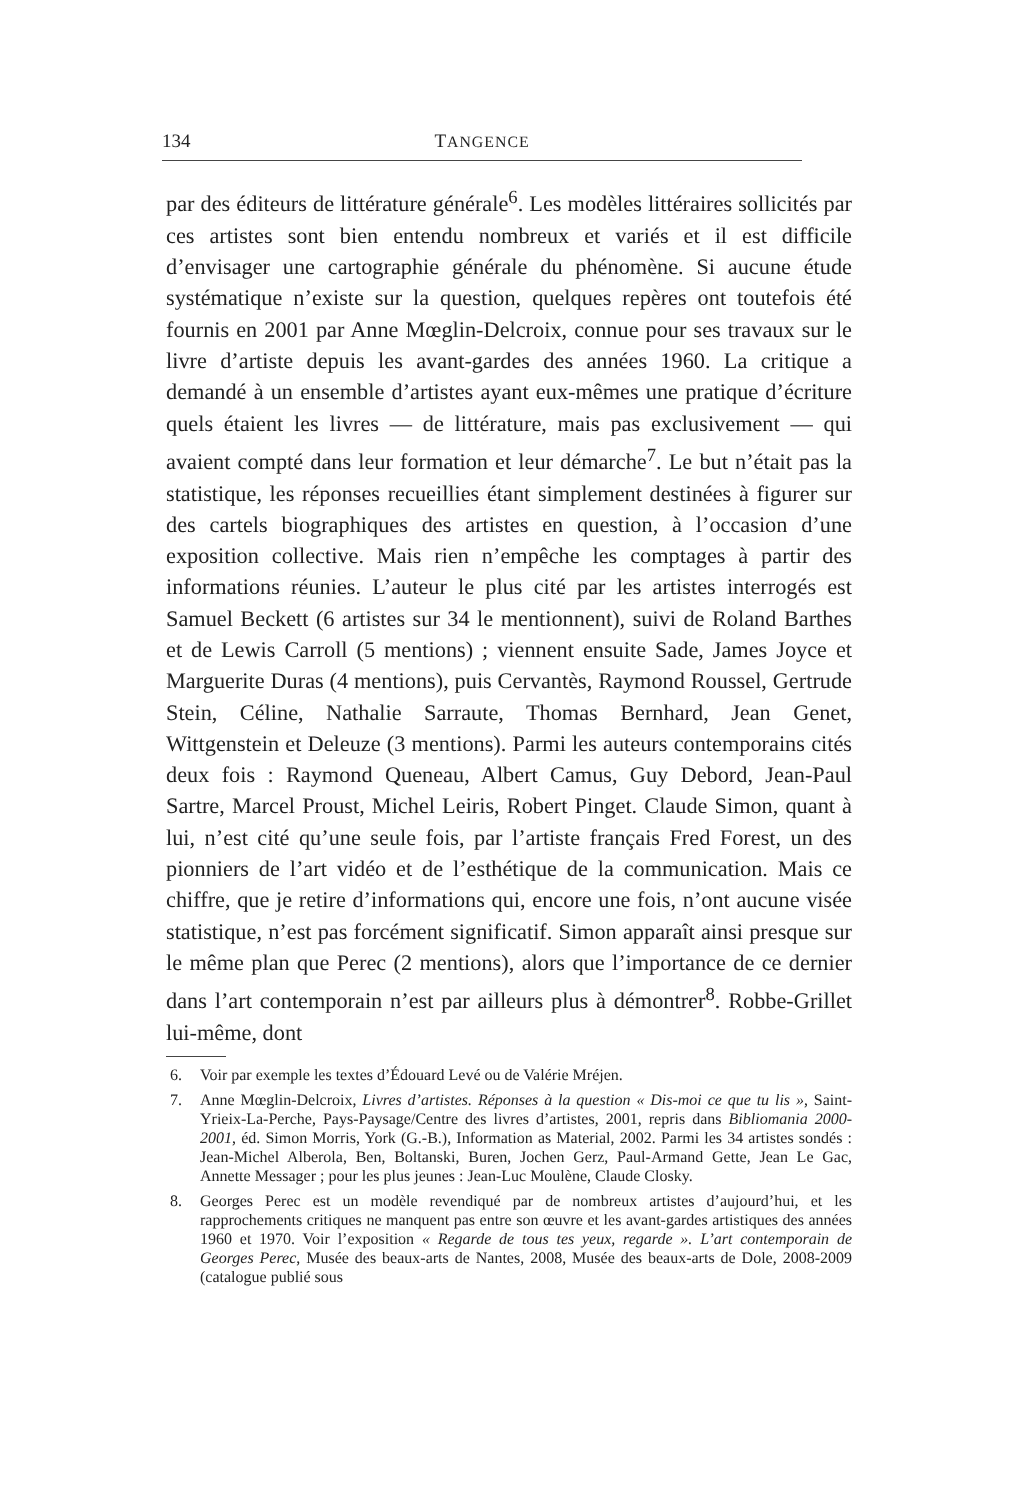134 TANGENCE
par des éditeurs de littérature générale<sup>6</sup>. Les modèles littéraires sollicités par ces artistes sont bien entendu nombreux et variés et il est difficile d’envisager une cartographie générale du phénomène. Si aucune étude systématique n’existe sur la question, quelques repères ont toutefois été fournis en 2001 par Anne Mœglin-Delcroix, connue pour ses travaux sur le livre d’artiste depuis les avant-gardes des années 1960. La critique a demandé à un ensemble d’artistes ayant eux-mêmes une pratique d’écriture quels étaient les livres — de littérature, mais pas exclusivement — qui avaient compté dans leur formation et leur démarche<sup>7</sup>. Le but n’était pas la statistique, les réponses recueillies étant simplement destinées à figurer sur des cartels biographiques des artistes en question, à l’occasion d’une exposition collective. Mais rien n’empêche les comptages à partir des informations réunies. L’auteur le plus cité par les artistes interrogés est Samuel Beckett (6 artistes sur 34 le mentionnent), suivi de Roland Barthes et de Lewis Carroll (5 mentions) ; viennent ensuite Sade, James Joyce et Marguerite Duras (4 mentions), puis Cervantès, Raymond Roussel, Gertrude Stein, Céline, Nathalie Sarraute, Thomas Bernhard, Jean Genet, Wittgenstein et Deleuze (3 mentions). Parmi les auteurs contemporains cités deux fois : Raymond Queneau, Albert Camus, Guy Debord, Jean-Paul Sartre, Marcel Proust, Michel Leiris, Robert Pinget. Claude Simon, quant à lui, n’est cité qu’une seule fois, par l’artiste français Fred Forest, un des pionniers de l’art vidéo et de l’esthétique de la communication. Mais ce chiffre, que je retire d’informations qui, encore une fois, n’ont aucune visée statistique, n’est pas forcément significatif. Simon apparaît ainsi presque sur le même plan que Perec (2 mentions), alors que l’importance de ce dernier dans l’art contemporain n’est par ailleurs plus à démontrer<sup>8</sup>. Robbe-Grillet lui-même, dont
6. Voir par exemple les textes d’Édouard Levé ou de Valérie Mréjen.
7. Anne Mœglin-Delcroix, Livres d’artistes. Réponses à la question « Dis-moi ce que tu lis », Saint-Yrieix-La-Perche, Pays-Paysage/Centre des livres d’artistes, 2001, repris dans Bibliomania 2000-2001, éd. Simon Morris, York (G.-B.), Information as Material, 2002. Parmi les 34 artistes sondés : Jean-Michel Alberola, Ben, Boltanski, Buren, Jochen Gerz, Paul-Armand Gette, Jean Le Gac, Annette Messager ; pour les plus jeunes : Jean-Luc Moulène, Claude Closky.
8. Georges Perec est un modèle revendiqué par de nombreux artistes d’aujourd’hui, et les rapprochements critiques ne manquent pas entre son œuvre et les avant-gardes artistiques des années 1960 et 1970. Voir l’exposition « Regarde de tous tes yeux, regarde ». L’art contemporain de Georges Perec, Musée des beaux-arts de Nantes, 2008, Musée des beaux-arts de Dole, 2008-2009 (catalogue publié sous